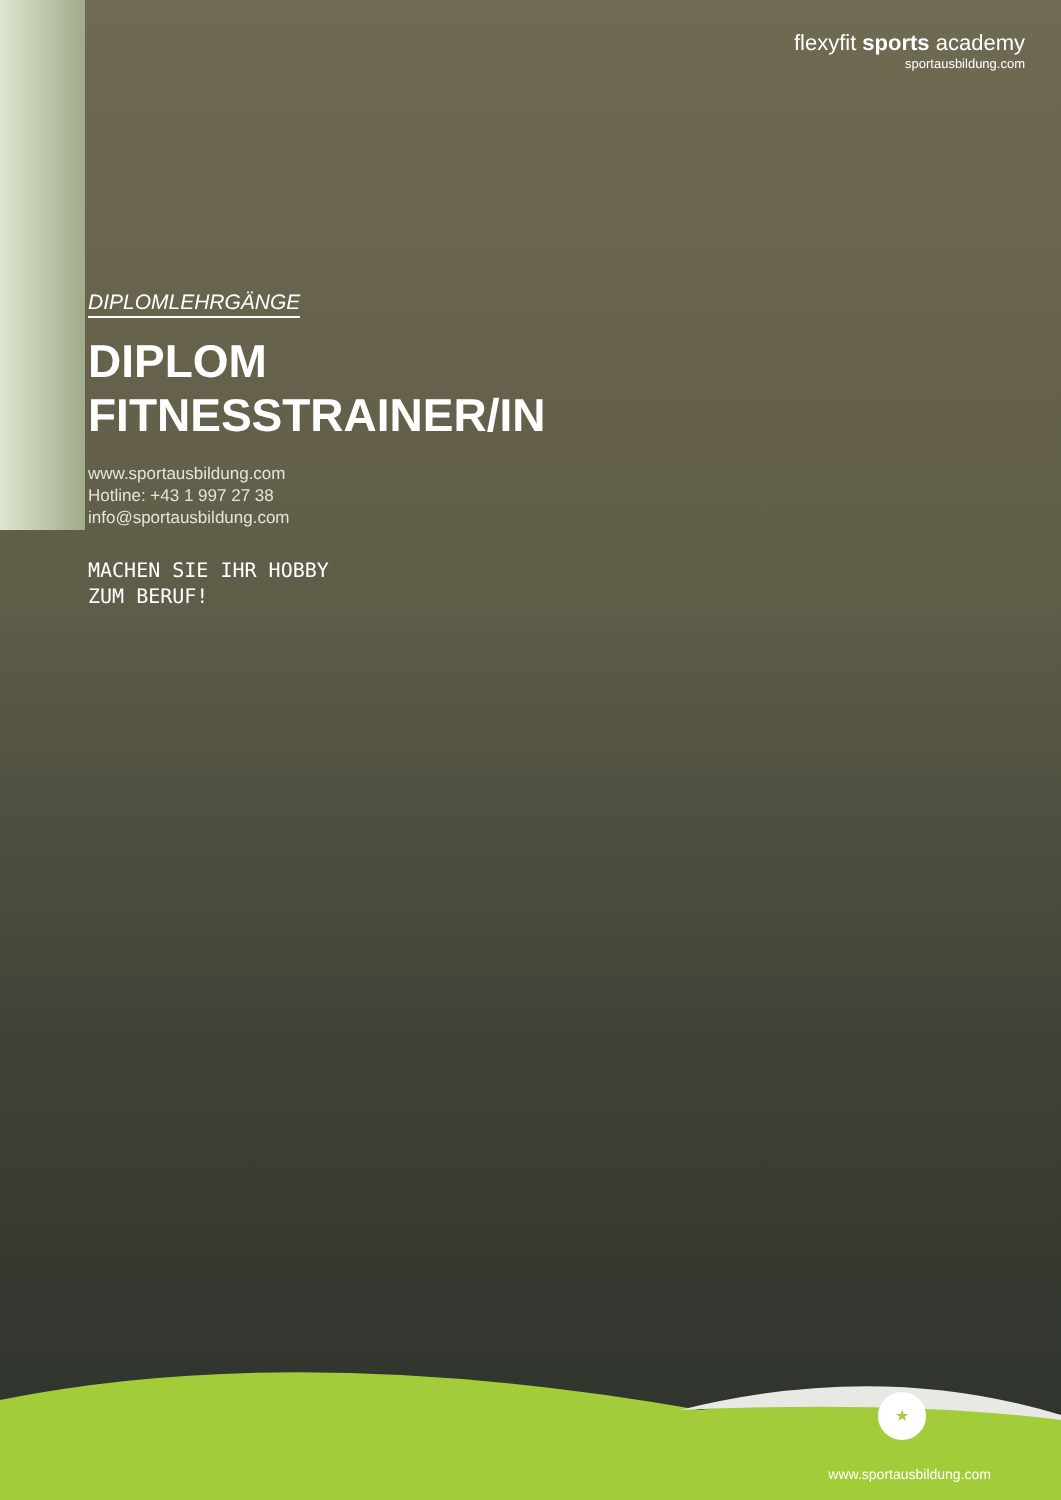flexyfit sports academy
sportausbildung.com
DIPLOMLEHRGÄNGE
DIPLOM
FITNESSTRAINER/IN
www.sportausbildung.com
Hotline: +43 1 997 27 38
info@sportausbildung.com
MACHEN SIE IHR HOBBY
ZUM BERUF!
★
www.sportausbildung.com